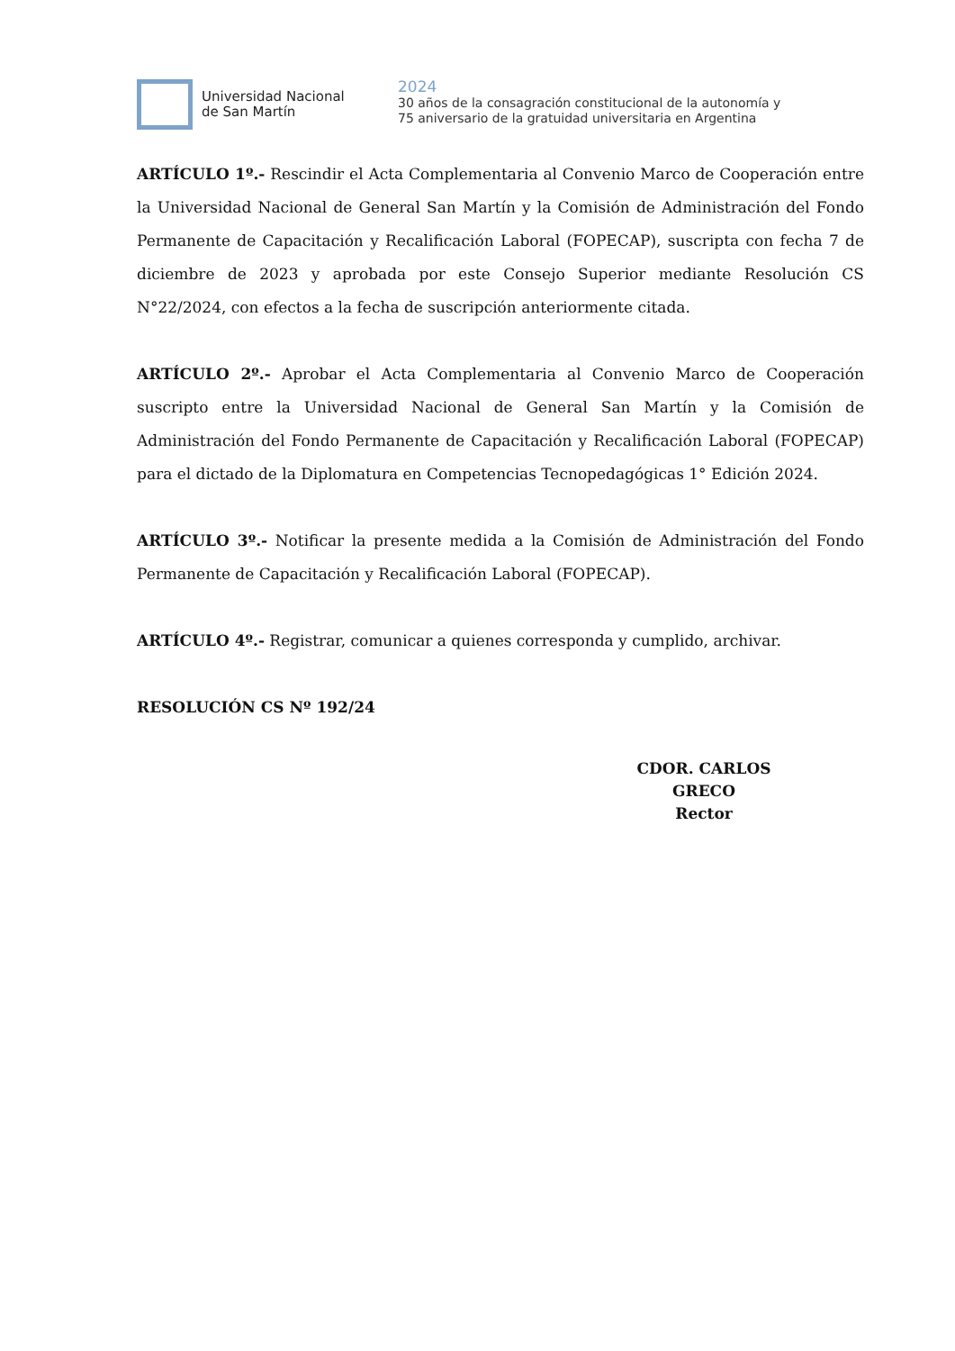Universidad Nacional
de San Martín
2024
30 años de la consagración constitucional de la autonomía y
75 aniversario de la gratuidad universitaria en Argentina
ARTÍCULO 1º.- Rescindir el Acta Complementaria al Convenio Marco de Cooperación entre la Universidad Nacional de General San Martín y la Comisión de Administración del Fondo Permanente de Capacitación y Recalificación Laboral (FOPECAP), suscripta con fecha 7 de diciembre de 2023 y aprobada por este Consejo Superior mediante Resolución CS N°22/2024, con efectos a la fecha de suscripción anteriormente citada.
ARTÍCULO 2º.- Aprobar el Acta Complementaria al Convenio Marco de Cooperación suscripto entre la Universidad Nacional de General San Martín y la Comisión de Administración del Fondo Permanente de Capacitación y Recalificación Laboral (FOPECAP) para el dictado de la Diplomatura en Competencias Tecnopedagógicas 1° Edición 2024.
ARTÍCULO 3º.- Notificar la presente medida a la Comisión de Administración del Fondo Permanente de Capacitación y Recalificación Laboral (FOPECAP).
ARTÍCULO 4º.- Registrar, comunicar a quienes corresponda y cumplido, archivar.
RESOLUCIÓN CS Nº 192/24
CDOR. CARLOS GRECO
Rector